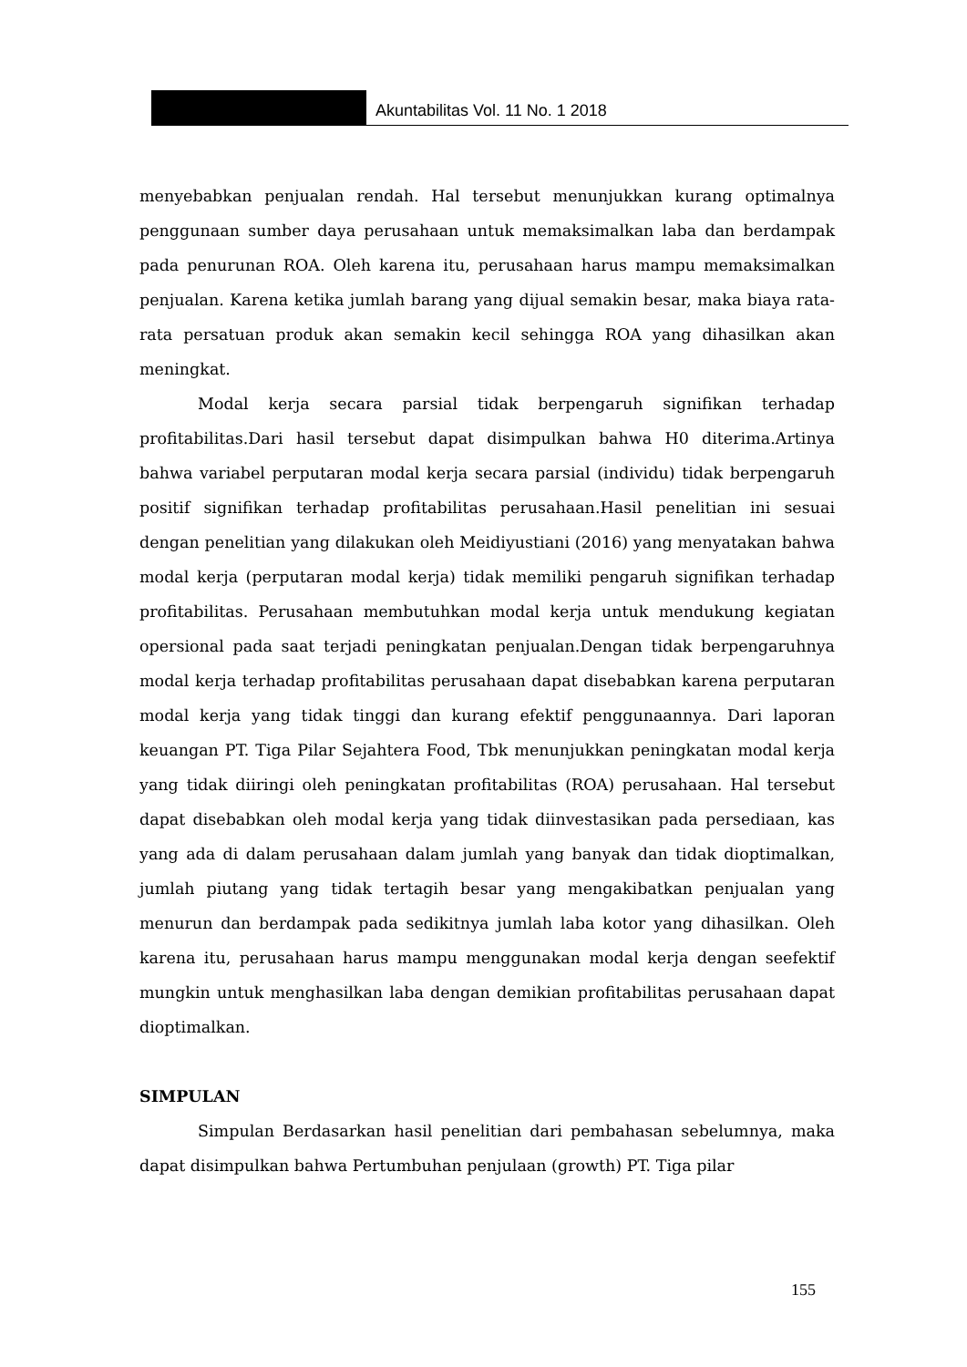Akuntabilitas Vol. 11 No. 1 2018
menyebabkan penjualan rendah. Hal tersebut menunjukkan kurang optimalnya penggunaan sumber daya perusahaan untuk memaksimalkan laba dan berdampak pada penurunan ROA. Oleh karena itu, perusahaan harus mampu memaksimalkan penjualan. Karena ketika jumlah barang yang dijual semakin besar, maka biaya rata-rata persatuan produk akan semakin kecil sehingga ROA yang dihasilkan akan meningkat.
Modal kerja secara parsial tidak berpengaruh signifikan terhadap profitabilitas.Dari hasil tersebut dapat disimpulkan bahwa H0 diterima.Artinya bahwa variabel perputaran modal kerja secara parsial (individu) tidak berpengaruh positif signifikan terhadap profitabilitas perusahaan.Hasil penelitian ini sesuai dengan penelitian yang dilakukan oleh Meidiyustiani (2016) yang menyatakan bahwa modal kerja (perputaran modal kerja) tidak memiliki pengaruh signifikan terhadap profitabilitas. Perusahaan membutuhkan modal kerja untuk mendukung kegiatan opersional pada saat terjadi peningkatan penjualan.Dengan tidak berpengaruhnya modal kerja terhadap profitabilitas perusahaan dapat disebabkan karena perputaran modal kerja yang tidak tinggi dan kurang efektif penggunaannya. Dari laporan keuangan PT. Tiga Pilar Sejahtera Food, Tbk menunjukkan peningkatan modal kerja yang tidak diiringi oleh peningkatan profitabilitas (ROA) perusahaan. Hal tersebut dapat disebabkan oleh modal kerja yang tidak diinvestasikan pada persediaan, kas yang ada di dalam perusahaan dalam jumlah yang banyak dan tidak dioptimalkan, jumlah piutang yang tidak tertagih besar yang mengakibatkan penjualan yang menurun dan berdampak pada sedikitnya jumlah laba kotor yang dihasilkan. Oleh karena itu, perusahaan harus mampu menggunakan modal kerja dengan seefektif mungkin untuk menghasilkan laba dengan demikian profitabilitas perusahaan dapat dioptimalkan.
SIMPULAN
Simpulan Berdasarkan hasil penelitian dari pembahasan sebelumnya, maka dapat disimpulkan bahwa Pertumbuhan penjulaan (growth) PT. Tiga pilar
155